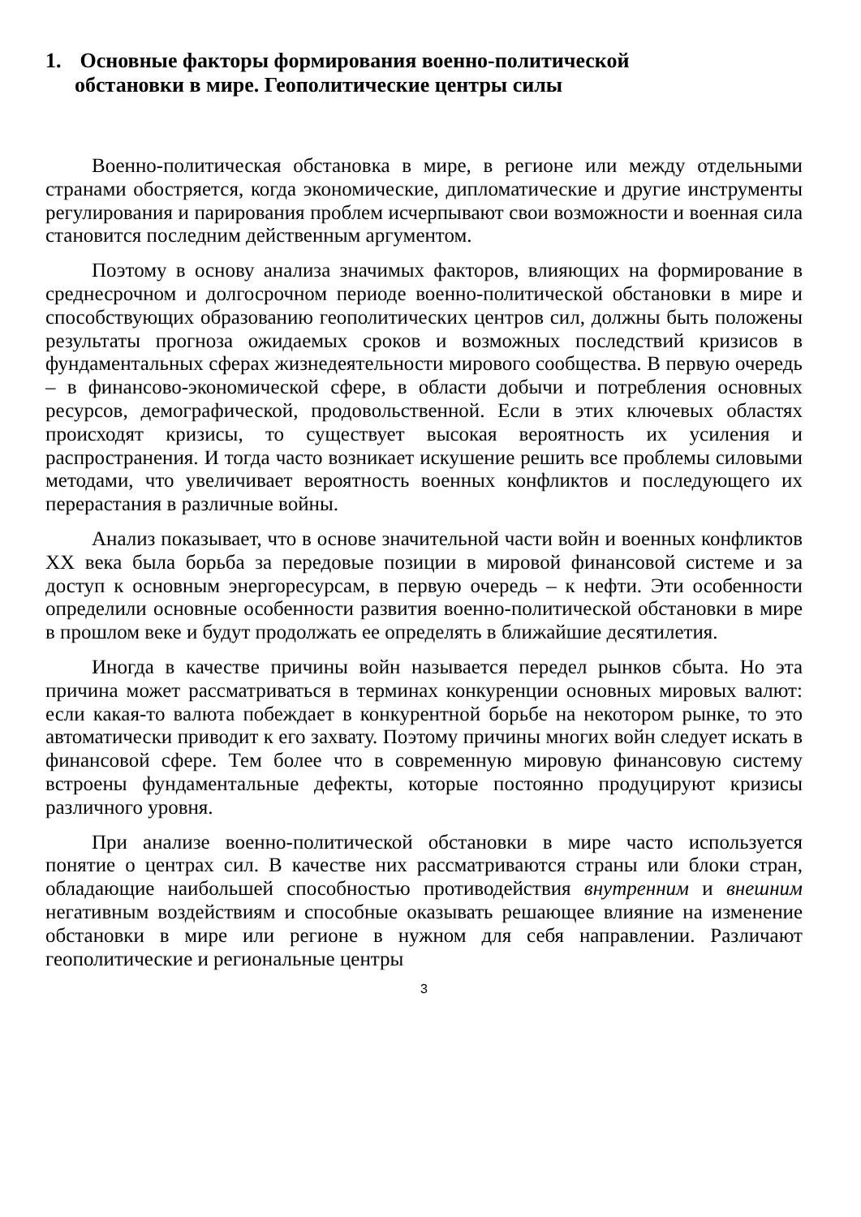1. Основные факторы формирования военно-политической
обстановки в мире. Геополитические центры силы
Военно-политическая обстановка в мире, в регионе или между отдельными странами обостряется, когда экономические, дипломатические и другие инструменты регулирования и парирования проблем исчерпывают свои возможности и военная сила становится последним действенным аргументом.
Поэтому в основу анализа значимых факторов, влияющих на формирование в среднесрочном и долгосрочном периоде военно-политической обстановки в мире и способствующих образованию геополитических центров сил, должны быть положены результаты прогноза ожидаемых сроков и возможных последствий кризисов в фундаментальных сферах жизнедеятельности мирового сообщества. В первую очередь – в финансово-экономической сфере, в области добычи и потребления основных ресурсов, демографической, продовольственной. Если в этих ключевых областях происходят кризисы, то существует высокая вероятность их усиления и распространения. И тогда часто возникает искушение решить все проблемы силовыми методами, что увеличивает вероятность военных конфликтов и последующего их перерастания в различные войны.
Анализ показывает, что в основе значительной части войн и военных конфликтов XX века была борьба за передовые позиции в мировой финансовой системе и за доступ к основным энергоресурсам, в первую очередь – к нефти. Эти особенности определили основные особенности развития военно-политической обстановки в мире в прошлом веке и будут продолжать ее определять в ближайшие десятилетия.
Иногда в качестве причины войн называется передел рынков сбыта. Но эта причина может рассматриваться в терминах конкуренции основных мировых валют: если какая-то валюта побеждает в конкурентной борьбе на некотором рынке, то это автоматически приводит к его захвату. Поэтому причины многих войн следует искать в финансовой сфере. Тем более что в современную мировую финансовую систему встроены фундаментальные дефекты, которые постоянно продуцируют кризисы различного уровня.
При анализе военно-политической обстановки в мире часто используется понятие о центрах сил. В качестве них рассматриваются страны или блоки стран, обладающие наибольшей способностью противодействия внутренним и внешним негативным воздействиям и способные оказывать решающее влияние на изменение обстановки в мире или регионе в нужном для себя направлении. Различают геополитические и региональные центры
3